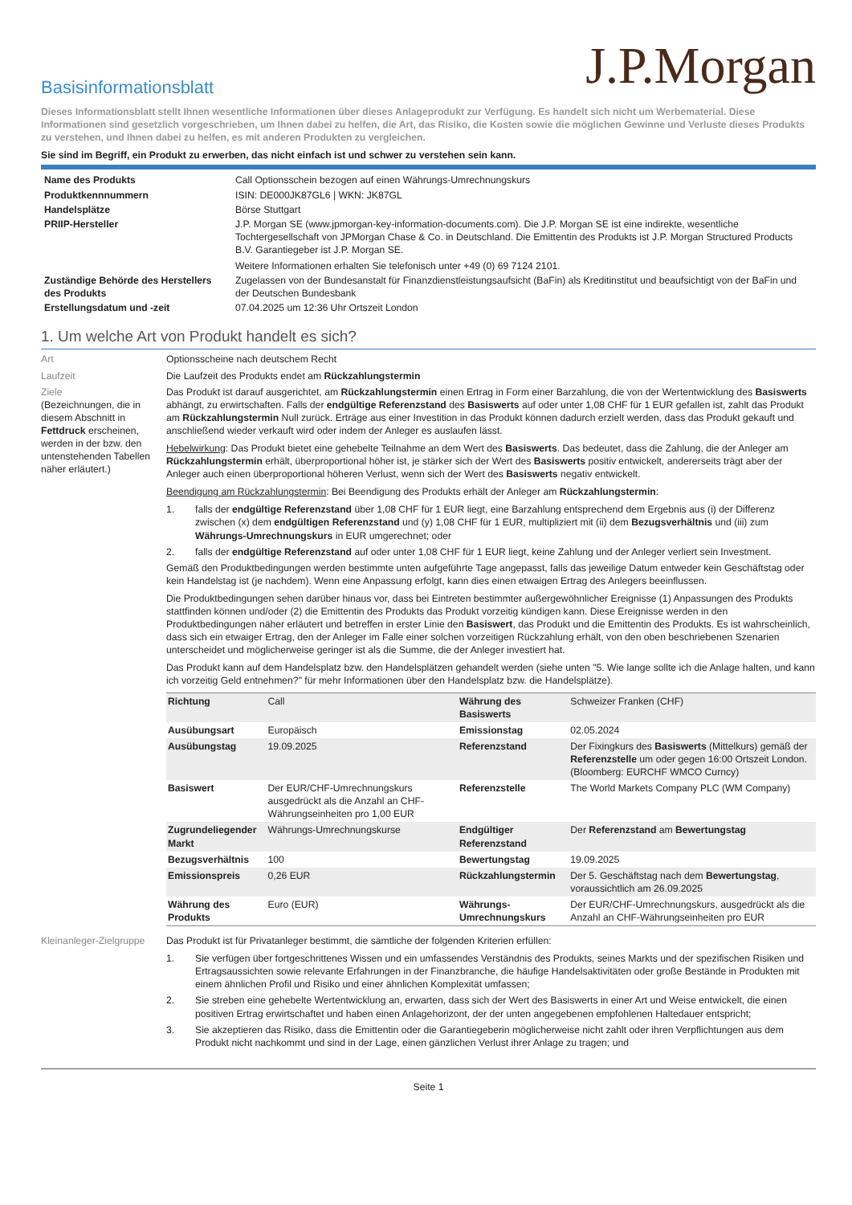J.P.Morgan
Basisinformationsblatt
Dieses Informationsblatt stellt Ihnen wesentliche Informationen über dieses Anlageprodukt zur Verfügung. Es handelt sich nicht um Werbematerial. Diese Informationen sind gesetzlich vorgeschrieben, um Ihnen dabei zu helfen, die Art, das Risiko, die Kosten sowie die möglichen Gewinne und Verluste dieses Produkts zu verstehen, und Ihnen dabei zu helfen, es mit anderen Produkten zu vergleichen.
Sie sind im Begriff, ein Produkt zu erwerben, das nicht einfach ist und schwer zu verstehen sein kann.
| Name des Produkts | Call Optionsschein bezogen auf einen Währungs-Umrechnungskurs |
| Produktkennnummern | ISIN: DE000JK87GL6 / WKN: JK87GL |
| Handelsplätze | Börse Stuttgart |
| PRIIP-Hersteller | J.P. Morgan SE (www.jpmorgan-key-information-documents.com). Die J.P. Morgan SE ist eine indirekte, wesentliche Tochtergesellschaft von JPMorgan Chase & Co. in Deutschland. Die Emittentin des Produkts ist J.P. Morgan Structured Products B.V. Garantiegeber ist J.P. Morgan SE. Weitere Informationen erhalten Sie telefonisch unter +49 (0) 69 7124 2101. |
| Zuständige Behörde des Herstellers des Produkts | Zugelassen von der Bundesanstalt für Finanzdienstleistungsaufsicht (BaFin) als Kreditinstitut und beaufsichtigt von der BaFin und der Deutschen Bundesbank |
| Erstellungsdatum und -zeit | 07.04.2025 um 12:36 Uhr Ortszeit London |
1. Um welche Art von Produkt handelt es sich?
Art Optionsscheine nach deutschem Recht
Laufzeit Die Laufzeit des Produkts endet am Rückzahlungstermin
Ziele
(Bezeichnungen, die in diesem Abschnitt in Fettdruck erscheinen, werden in der bzw. den untenstehenden Tabellen näher erläutert.)
Das Produkt ist darauf ausgerichtet, am Rückzahlungstermin einen Ertrag in Form einer Barzahlung, die von der Wertentwicklung des Basiswerts abhängt, zu erwirtschaften. Falls der endgültige Referenzstand des Basiswerts auf oder unter 1,08 CHF für 1 EUR gefallen ist, zahlt das Produkt am Rückzahlungstermin Null zurück. Erträge aus einer Investition in das Produkt können dadurch erzielt werden, dass das Produkt gekauft und anschließend wieder verkauft wird oder indem der Anleger es auslaufen lässt.
Hebelwirkung: Das Produkt bietet eine gehebelte Teilnahme an dem Wert des Basiswerts. Das bedeutet, dass die Zahlung, die der Anleger am Rückzahlungstermin erhält, überproportional höher ist, je stärker sich der Wert des Basiswerts positiv entwickelt, andererseits trägt aber der Anleger auch einen überproportional höheren Verlust, wenn sich der Wert des Basiswerts negativ entwickelt.
Beendigung am Rückzahlungstermin: Bei Beendigung des Produkts erhält der Anleger am Rückzahlungstermin:
1. falls der endgültige Referenzstand über 1,08 CHF für 1 EUR liegt, eine Barzahlung entsprechend dem Ergebnis aus (i) der Differenz zwischen (x) dem endgültigen Referenzstand und (y) 1,08 CHF für 1 EUR, multipliziert mit (ii) dem Bezugsverhältnis und (iii) zum Währungs-Umrechnungskurs in EUR umgerechnet; oder
2. falls der endgültige Referenzstand auf oder unter 1,08 CHF für 1 EUR liegt, keine Zahlung und der Anleger verliert sein Investment.
Gemäß den Produktbedingungen werden bestimmte unten aufgeführte Tage angepasst, falls das jeweilige Datum entweder kein Geschäftstag oder kein Handelstag ist (je nachdem). Wenn eine Anpassung erfolgt, kann dies einen etwaigen Ertrag des Anlegers beeinflussen.
Die Produktbedingungen sehen darüber hinaus vor, dass bei Eintreten bestimmter außergewöhnlicher Ereignisse (1) Anpassungen des Produkts stattfinden können und/oder (2) die Emittentin des Produkts das Produkt vorzeitig kündigen kann. Diese Ereignisse werden in den Produktbedingungen näher erläutert und betreffen in erster Linie den Basiswert, das Produkt und die Emittentin des Produkts. Es ist wahrscheinlich, dass sich ein etwaiger Ertrag, den der Anleger im Falle einer solchen vorzeitigen Rückzahlung erhält, von den oben beschriebenen Szenarien unterscheidet und möglicherweise geringer ist als die Summe, die der Anleger investiert hat.
Das Produkt kann auf dem Handelsplatz bzw. den Handelsplätzen gehandelt werden (siehe unten "5. Wie lange sollte ich die Anlage halten, und kann ich vorzeitig Geld entnehmen?" für mehr Informationen über den Handelsplatz bzw. die Handelsplätze).
| Richtung | Call | Währung des Basiswerts | Schweizer Franken (CHF) |
| Ausübungsart | Europäisch | Emissionstag | 02.05.2024 |
| Ausübungstag | 19.09.2025 | Referenzstand | Der Fixingkurs des Basiswerts (Mittelkurs) gemäß der Referenzstelle um oder gegen 16:00 Ortszeit London. (Bloomberg: EURCHF WMCO Curncy) |
| Basiswert | Der EUR/CHF-Umrechnungskurs ausgedrückt als die Anzahl an CHF-Währungseinheiten pro 1,00 EUR | Referenzstelle | The World Markets Company PLC (WM Company) |
| Zugrundeliegender Markt | Währungs-Umrechnungskurse | Endgültiger Referenzstand | Der Referenzstand am Bewertungstag |
| Bezugsverhältnis | 100 | Bewertungstag | 19.09.2025 |
| Emissionspreis | 0,26 EUR | Rückzahlungstermin | Der 5. Geschäftstag nach dem Bewertungstag , voraussichtlich am 26.09.2025 |
| Währung des Produkts | Euro (EUR) | Währungs-Umrechnungskurs | Der EUR/CHF-Umrechnungskurs, ausgedrückt als die Anzahl an CHF-Währungseinheiten pro EUR |
Kleinanleger-Zielgruppe
Das Produkt ist für Privatanleger bestimmt, die sämtliche der folgenden Kriterien erfüllen:
1. Sie verfügen über fortgeschrittenes Wissen und ein umfassendes Verständnis des Produkts, seines Markts und der spezifischen Risiken und Ertragsaussichten sowie relevante Erfahrungen in der Finanzbranche, die häufige Handelsaktivitäten oder große Bestände in Produkten mit einem ähnlichen Profil und Risiko und einer ähnlichen Komplexität umfassen;
2. Sie streben eine gehebelte Wertentwicklung an, erwarten, dass sich der Wert des Basiswerts in einer Art und Weise entwickelt, die einen positiven Ertrag erwirtschaftet und haben einen Anlagehorizont, der der unten angegebenen empfohlenen Haltedauer entspricht;
3. Sie akzeptieren das Risiko, dass die Emittentin oder die Garantiegeberin möglicherweise nicht zahlt oder ihren Verpflichtungen aus dem Produkt nicht nachkommt und sind in der Lage, einen gänzlichen Verlust ihrer Anlage zu tragen; und
Seite 1